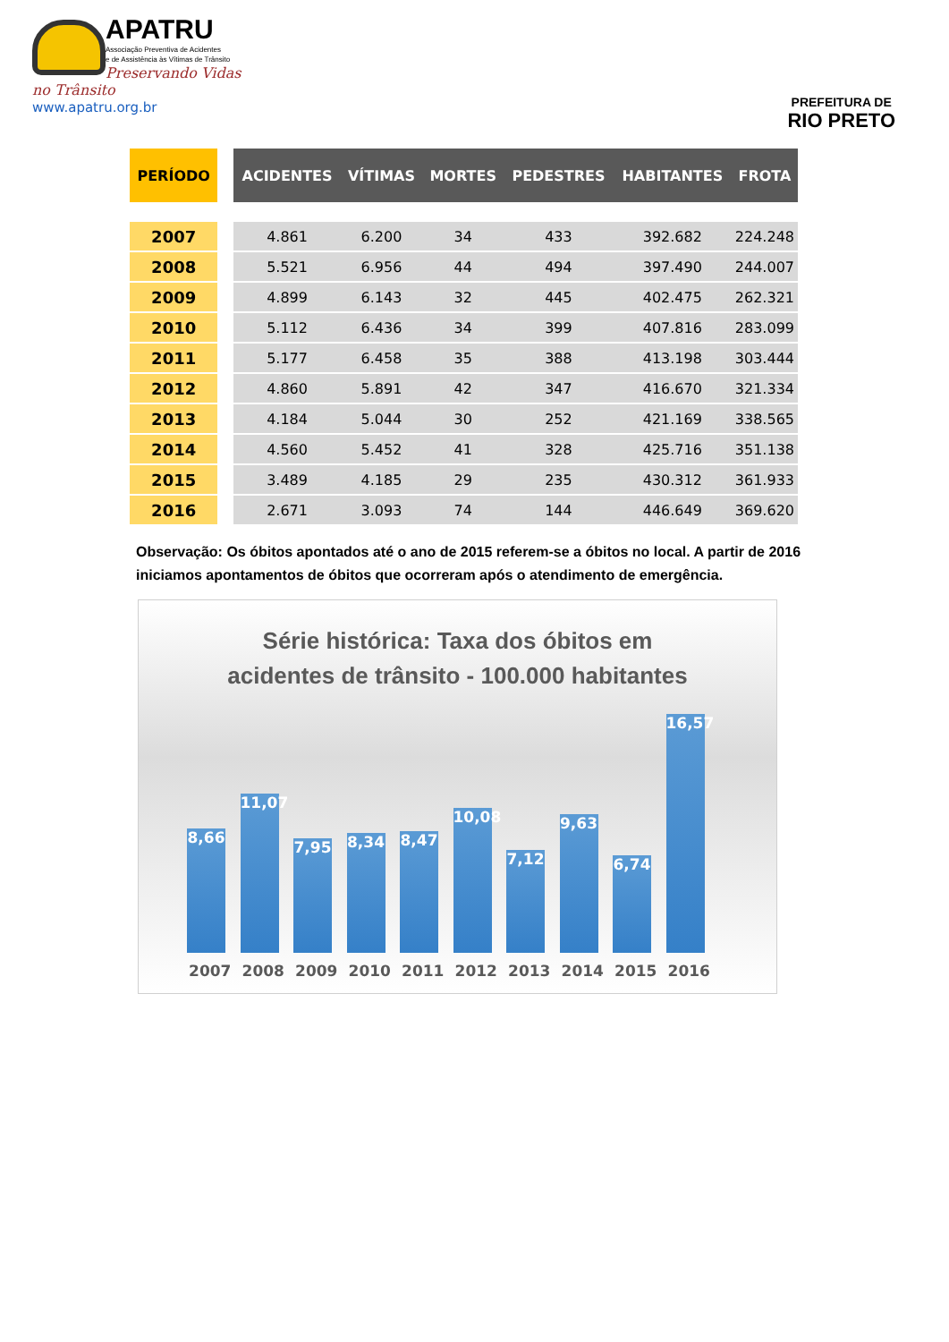APATRU
Associação Preventiva de Acidentes
e de Assistência às Vítimas de Trânsito
Preservando Vidas no Trânsito
www.apatru.org.br
PREFEITURA DE
RIO PRETO
| PERÍODO | | ACIDENTES | VÍTIMAS | MORTES | PEDESTRES | HABITANTES | FROTA |
| --- | --- | --- | --- | --- | --- | --- | --- |
| 2007 | | 4.861 | 6.200 | 34 | 433 | 392.682 | 224.248 |
| 2008 | | 5.521 | 6.956 | 44 | 494 | 397.490 | 244.007 |
| 2009 | | 4.899 | 6.143 | 32 | 445 | 402.475 | 262.321 |
| 2010 | | 5.112 | 6.436 | 34 | 399 | 407.816 | 283.099 |
| 2011 | | 5.177 | 6.458 | 35 | 388 | 413.198 | 303.444 |
| 2012 | | 4.860 | 5.891 | 42 | 347 | 416.670 | 321.334 |
| 2013 | | 4.184 | 5.044 | 30 | 252 | 421.169 | 338.565 |
| 2014 | | 4.560 | 5.452 | 41 | 328 | 425.716 | 351.138 |
| 2015 | | 3.489 | 4.185 | 29 | 235 | 430.312 | 361.933 |
| 2016 | | 2.671 | 3.093 | 74 | 144 | 446.649 | 369.620 |
Observação: Os óbitos apontados até o ano de 2015 referem-se a óbitos no local. A partir de 2016 iniciamos apontamentos de óbitos que ocorreram após o atendimento de emergência.
Série histórica: Taxa dos óbitos em
acidentes de trânsito - 100.000 habitantes
8,66
11,07
7,95
8,34
8,47
10,08
7,12
9,63
6,74
16,57
2007 2008 2009 2010 2011 2012 2013 2014 2015 2016